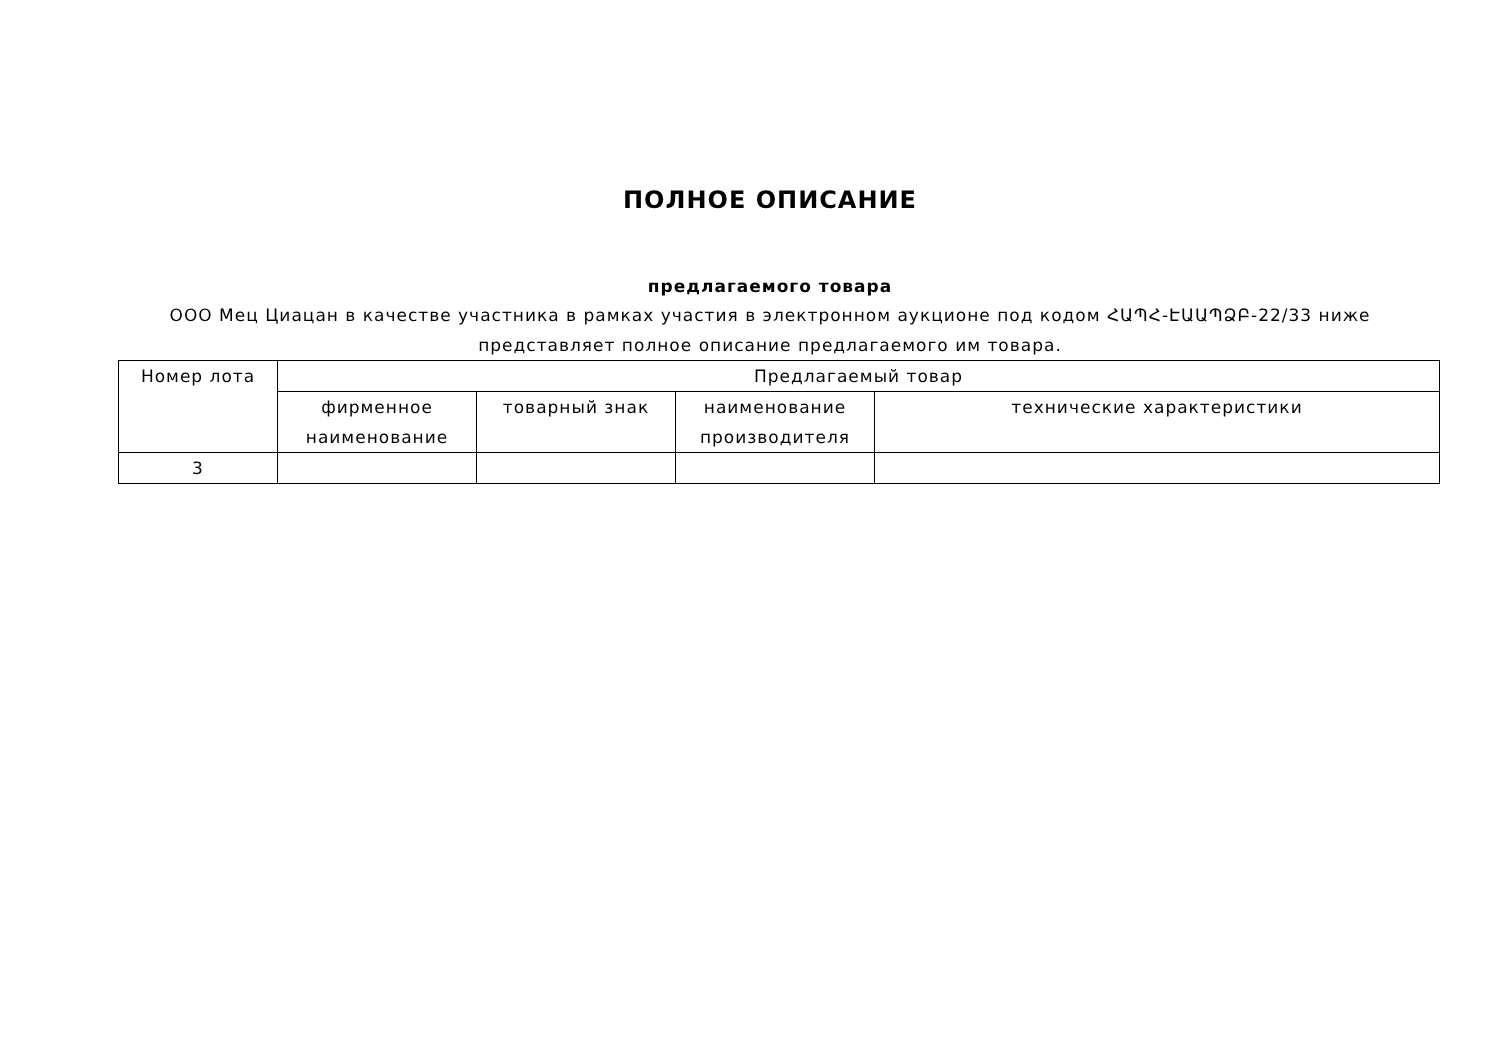ПОЛНОЕ ОПИСАНИЕ
предлагаемого товара
ООО Мец Циацан в качестве участника в рамках участия в электронном аукционе под кодом ՀԱՊՀ-ԷԱԱՊՁԲ-22/33 ниже представляет полное описание предлагаемого им товара.
| Номер лота | Предлагаемый товар | | | |
| --- | --- | --- | --- | --- |
| | фирменное наименование | товарный знак | наименование производителя | технические характеристики |
| 3 | | | | |